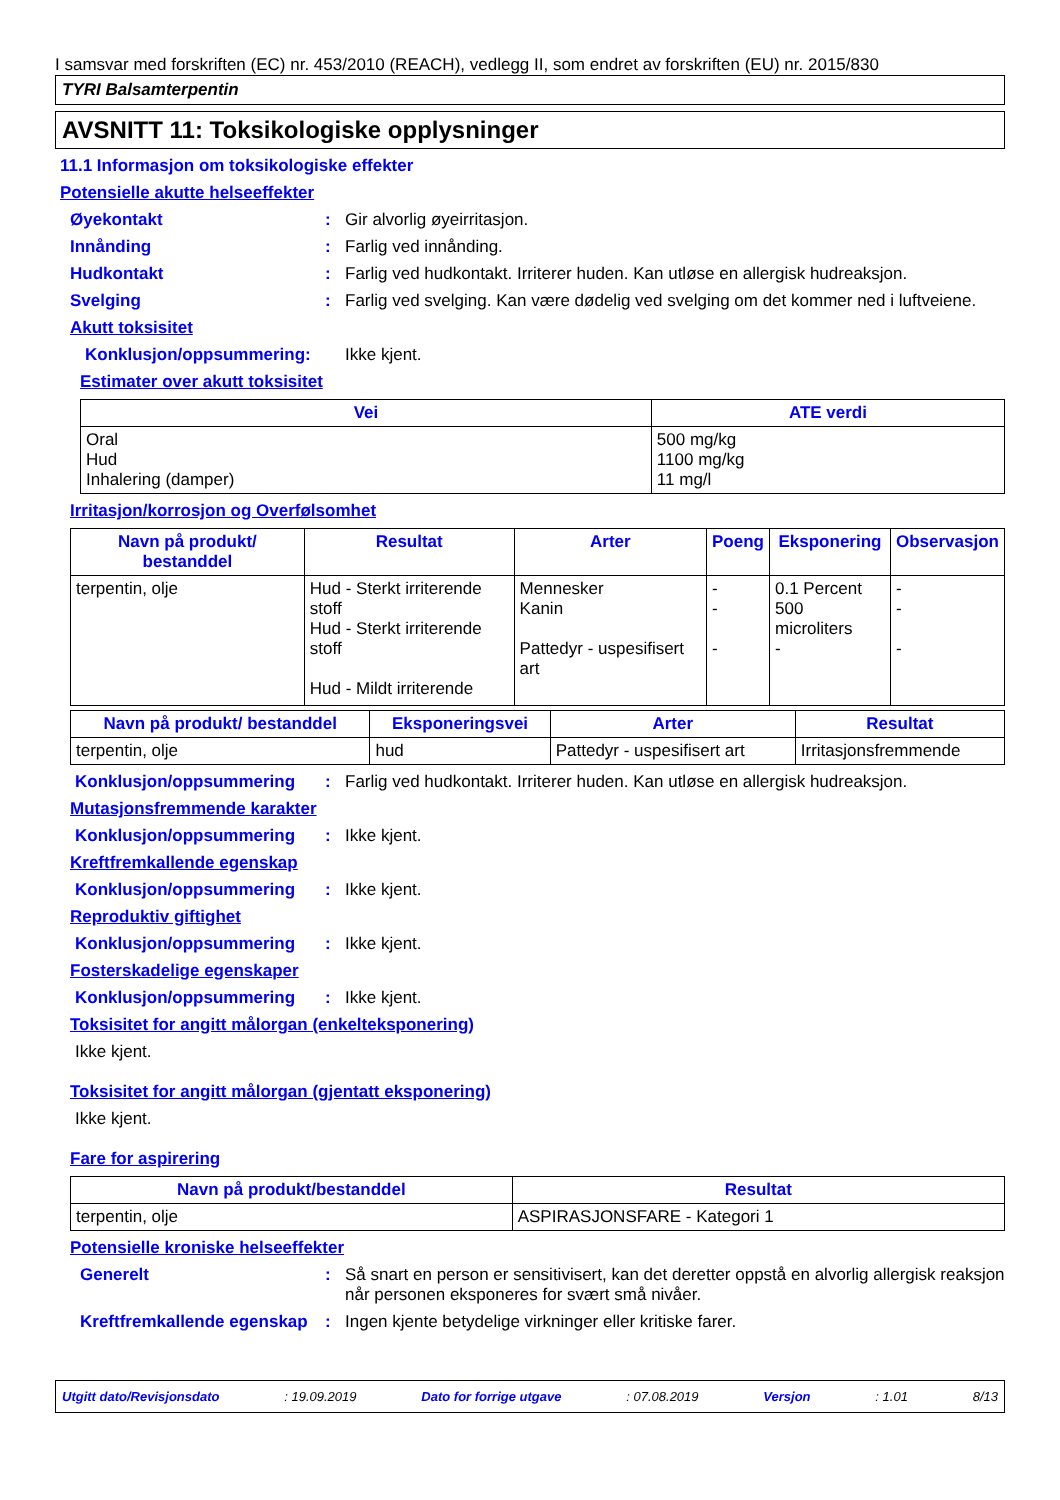I samsvar med forskriften (EC) nr. 453/2010 (REACH), vedlegg II, som endret av forskriften (EU) nr. 2015/830
TYRI Balsamterpentin
AVSNITT 11: Toksikologiske opplysninger
11.1 Informasjon om toksikologiske effekter
Potensielle akutte helseeffekter
Øyekontakt : Gir alvorlig øyeirritasjon.
Innånding : Farlig ved innånding.
Hudkontakt : Farlig ved hudkontakt. Irriterer huden. Kan utløse en allergisk hudreaksjon.
Svelging : Farlig ved svelging. Kan være dødelig ved svelging om det kommer ned i luftveiene.
Akutt toksisitet
Konklusjon/oppsummering: Ikke kjent.
Estimater over akutt toksisitet
| Vei | ATE verdi |
| --- | --- |
| Oral Hud Inhalering (damper) | 500 mg/kg 1100 mg/kg 11 mg/l |
Irritasjon/korrosjon og Overfølsomhet
| Navn på produkt/ bestanddel | Resultat | Arter | Poeng | Eksponering | Observasjon |
| --- | --- | --- | --- | --- | --- |
| terpentin, olje | Hud - Sterkt irriterende stoff Hud - Sterkt irriterende stoff Hud - Mildt irriterende | Mennesker Kanin Pattedyr - uspesifisert art | - - - | 0.1 Percent 500 microliters - | - - - |
| Navn på produkt/ bestanddel | Eksponeringsvei | Arter | Resultat |
| --- | --- | --- | --- |
| terpentin, olje | hud | Pattedyr - uspesifisert art | Irritasjonsfremmende |
Konklusjon/oppsummering : Farlig ved hudkontakt. Irriterer huden. Kan utløse en allergisk hudreaksjon.
Mutasjonsfremmende karakter
Konklusjon/oppsummering : Ikke kjent.
Kreftfremkallende egenskap
Konklusjon/oppsummering : Ikke kjent.
Reproduktiv giftighet
Konklusjon/oppsummering : Ikke kjent.
Fosterskadelige egenskaper
Konklusjon/oppsummering : Ikke kjent.
Toksisitet for angitt målorgan (enkelteksponering)
Ikke kjent.
Toksisitet for angitt målorgan (gjentatt eksponering)
Ikke kjent.
Fare for aspirering
| Navn på produkt/bestanddel | Resultat |
| --- | --- |
| terpentin, olje | ASPIRASJONSFARE - Kategori 1 |
Potensielle kroniske helseeffekter
Generelt : Så snart en person er sensitivisert, kan det deretter oppstå en alvorlig allergisk reaksjon når personen eksponeres for svært små nivåer.
Kreftfremkallende egenskap
: Ingen kjente betydelige virkninger eller kritiske farer.
Utgitt dato/Revisjonsdato : 19.09.2019 Dato for forrige utgave : 07.08.2019 Versjon : 1.01 8/13